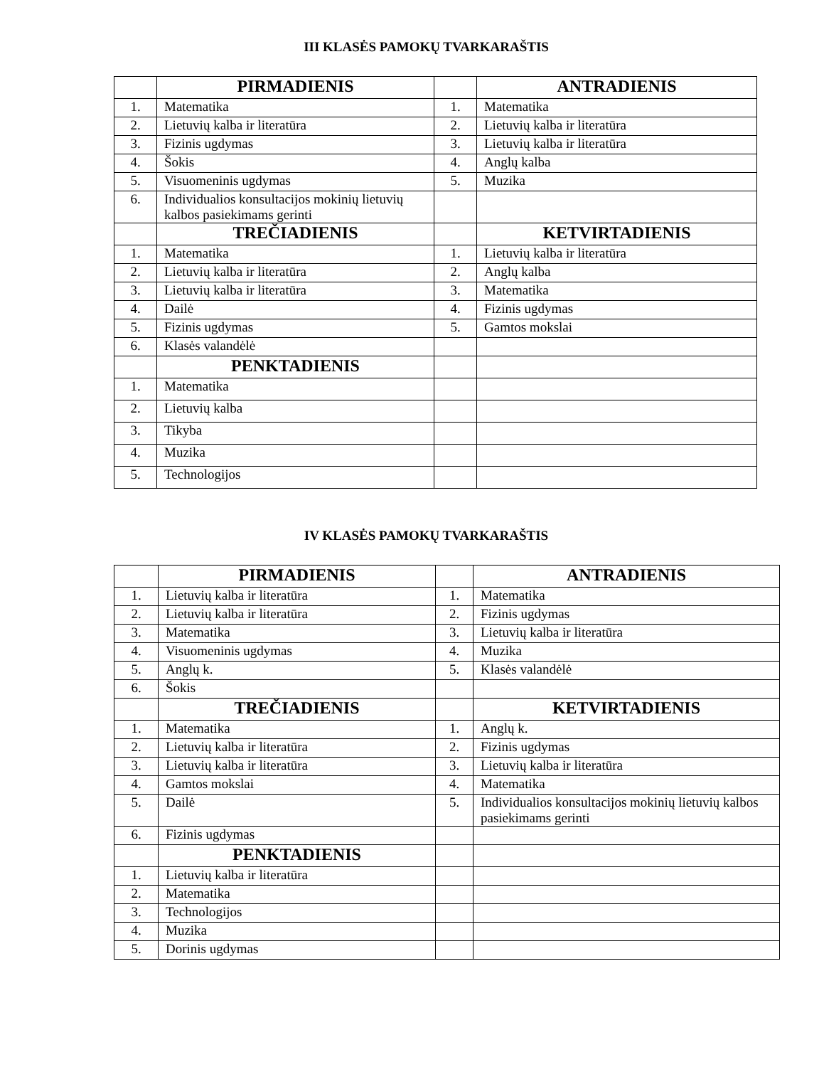III KLASĖS PAMOKŲ TVARKARAŠTIS
| | PIRMADIENIS | | ANTRADIENIS |
| 1. | Matematika | 1. | Matematika |
| 2. | Lietuvių kalba ir literatūra | 2. | Lietuvių kalba ir literatūra |
| 3. | Fizinis ugdymas | 3. | Lietuvių kalba ir literatūra |
| 4. | Šokis | 4. | Anglų kalba |
| 5. | Visuomeninis ugdymas | 5. | Muzika |
| 6. | Individualios konsultacijos mokinių lietuvių kalbos pasiekimams gerinti | | |
| | TREČIADIENIS | | KETVIRTADIENIS |
| 1. | Matematika | 1. | Lietuvių kalba ir literatūra |
| 2. | Lietuvių kalba ir literatūra | 2. | Anglų kalba |
| 3. | Lietuvių kalba ir literatūra | 3. | Matematika |
| 4. | Dailė | 4. | Fizinis ugdymas |
| 5. | Fizinis ugdymas | 5. | Gamtos mokslai |
| 6. | Klasės valandėlė | | |
| | PENKTADIENIS | | |
| 1. | Matematika | | |
| 2. | Lietuvių kalba | | |
| 3. | Tikyba | | |
| 4. | Muzika | | |
| 5. | Technologijos | | |
IV KLASĖS PAMOKŲ TVARKARAŠTIS
| | PIRMADIENIS | | ANTRADIENIS |
| 1. | Lietuvių kalba ir literatūra | 1. | Matematika |
| 2. | Lietuvių kalba ir literatūra | 2. | Fizinis ugdymas |
| 3. | Matematika | 3. | Lietuvių kalba ir literatūra |
| 4. | Visuomeninis ugdymas | 4. | Muzika |
| 5. | Anglų k. | 5. | Klasės valandėlė |
| 6. | Šokis | | |
| | TREČIADIENIS | | KETVIRTADIENIS |
| 1. | Matematika | 1. | Anglų k. |
| 2. | Lietuvių kalba ir literatūra | 2. | Fizinis ugdymas |
| 3. | Lietuvių kalba ir literatūra | 3. | Lietuvių kalba ir literatūra |
| 4. | Gamtos mokslai | 4. | Matematika |
| 5. | Dailė | 5. | Individualios konsultacijos mokinių lietuvių kalbos pasiekimams gerinti |
| 6. | Fizinis ugdymas | | |
| | PENKTADIENIS | | |
| 1. | Lietuvių kalba ir literatūra | | |
| 2. | Matematika | | |
| 3. | Technologijos | | |
| 4. | Muzika | | |
| 5. | Dorinis ugdymas | | |